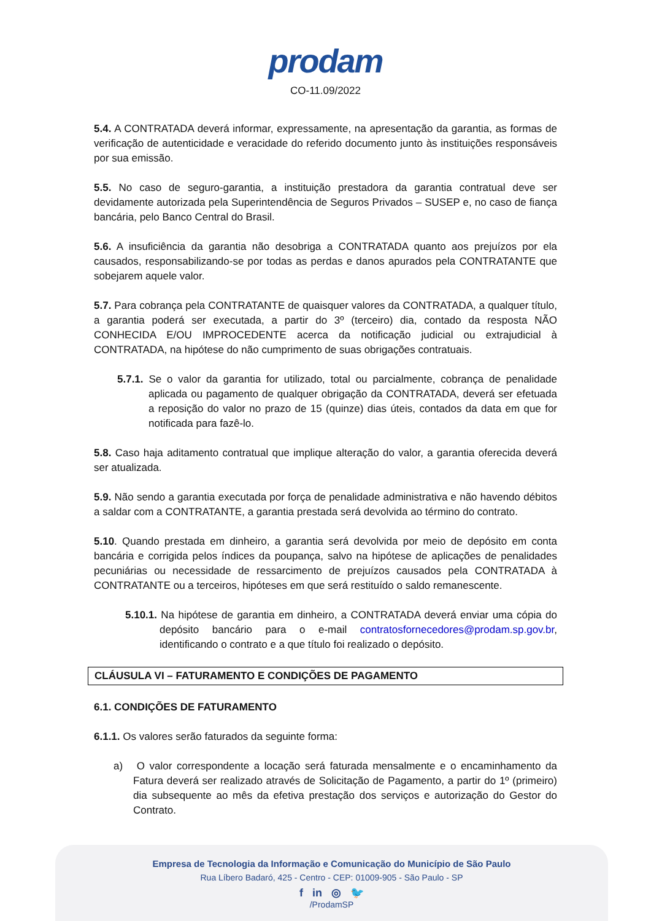prodam
CO-11.09/2022
5.4. A CONTRATADA deverá informar, expressamente, na apresentação da garantia, as formas de verificação de autenticidade e veracidade do referido documento junto às instituições responsáveis por sua emissão.
5.5. No caso de seguro-garantia, a instituição prestadora da garantia contratual deve ser devidamente autorizada pela Superintendência de Seguros Privados – SUSEP e, no caso de fiança bancária, pelo Banco Central do Brasil.
5.6. A insuficiência da garantia não desobriga a CONTRATADA quanto aos prejuízos por ela causados, responsabilizando-se por todas as perdas e danos apurados pela CONTRATANTE que sobejarem aquele valor.
5.7. Para cobrança pela CONTRATANTE de quaisquer valores da CONTRATADA, a qualquer título, a garantia poderá ser executada, a partir do 3º (terceiro) dia, contado da resposta NÃO CONHECIDA E/OU IMPROCEDENTE acerca da notificação judicial ou extrajudicial à CONTRATADA, na hipótese do não cumprimento de suas obrigações contratuais.
5.7.1. Se o valor da garantia for utilizado, total ou parcialmente, cobrança de penalidade aplicada ou pagamento de qualquer obrigação da CONTRATADA, deverá ser efetuada a reposição do valor no prazo de 15 (quinze) dias úteis, contados da data em que for notificada para fazê-lo.
5.8. Caso haja aditamento contratual que implique alteração do valor, a garantia oferecida deverá ser atualizada.
5.9. Não sendo a garantia executada por força de penalidade administrativa e não havendo débitos a saldar com a CONTRATANTE, a garantia prestada será devolvida ao término do contrato.
5.10. Quando prestada em dinheiro, a garantia será devolvida por meio de depósito em conta bancária e corrigida pelos índices da poupança, salvo na hipótese de aplicações de penalidades pecuniárias ou necessidade de ressarcimento de prejuízos causados pela CONTRATADA à CONTRATANTE ou a terceiros, hipóteses em que será restituído o saldo remanescente.
5.10.1. Na hipótese de garantia em dinheiro, a CONTRATADA deverá enviar uma cópia do depósito bancário para o e-mail contratosfornecedores@prodam.sp.gov.br, identificando o contrato e a que título foi realizado o depósito.
CLÁUSULA VI – FATURAMENTO E CONDIÇÕES DE PAGAMENTO
6.1. CONDIÇÕES DE FATURAMENTO
6.1.1. Os valores serão faturados da seguinte forma:
a) O valor correspondente a locação será faturada mensalmente e o encaminhamento da Fatura deverá ser realizado através de Solicitação de Pagamento, a partir do 1º (primeiro) dia subsequente ao mês da efetiva prestação dos serviços e autorização do Gestor do Contrato.
Empresa de Tecnologia da Informação e Comunicação do Município de São Paulo
Rua Líbero Badaró, 425 - Centro - CEP: 01009-905 - São Paulo - SP
f in ◎ 🐦
/ProdamSP